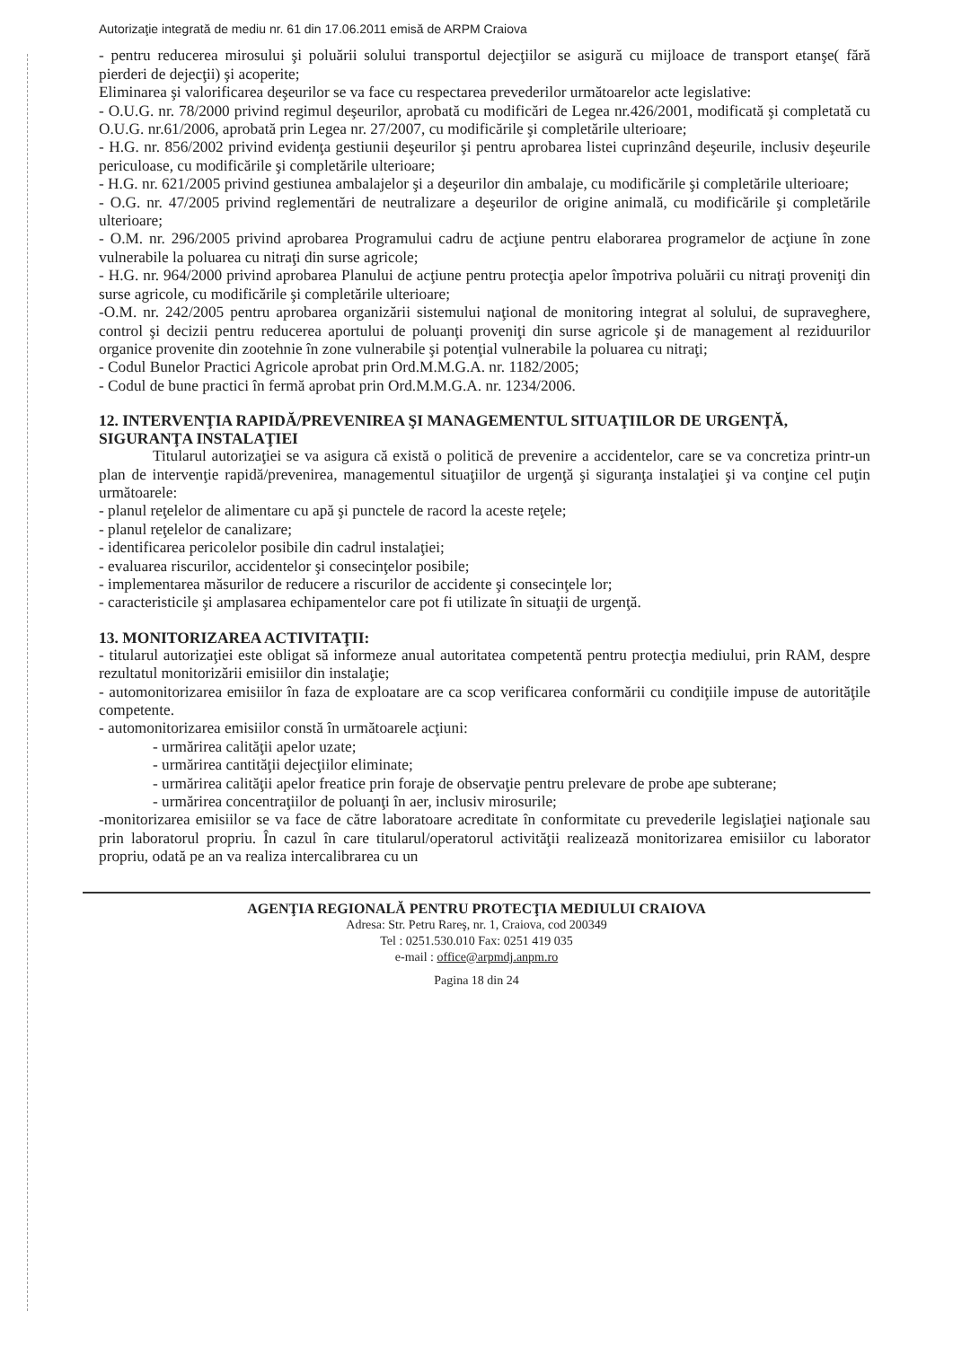Autorizaţie integrată de mediu nr. 61 din 17.06.2011 emisă de ARPM Craiova
- pentru reducerea mirosului şi poluării solului transportul dejecţiilor se asigură cu mijloace de transport etanşe( fără pierderi de dejecţii) şi acoperite;
Eliminarea şi valorificarea deşeurilor se va face cu respectarea prevederilor următoarelor acte legislative:
- O.U.G. nr. 78/2000 privind regimul deşeurilor, aprobată cu modificări de Legea nr.426/2001, modificată şi completată cu O.U.G. nr.61/2006, aprobată prin Legea nr. 27/2007, cu modificările şi completările ulterioare;
- H.G. nr. 856/2002 privind evidenţa gestiunii deşeurilor şi pentru aprobarea listei cuprinzând deşeurile, inclusiv deşeurile periculoase, cu modificările şi completările ulterioare;
- H.G. nr. 621/2005 privind gestiunea ambalajelor şi a deşeurilor din ambalaje, cu modificările şi completările ulterioare;
- O.G. nr. 47/2005 privind reglementări de neutralizare a deşeurilor de origine animală, cu modificările şi completările ulterioare;
- O.M. nr. 296/2005 privind aprobarea Programului cadru de acţiune pentru elaborarea programelor de acţiune în zone vulnerabile la poluarea cu nitraţi din surse agricole;
- H.G. nr. 964/2000 privind aprobarea Planului de acţiune pentru protecţia apelor împotriva poluării cu nitraţi proveniţi din surse agricole, cu modificările şi completările ulterioare;
-O.M. nr. 242/2005 pentru aprobarea organizării sistemului naţional de monitoring integrat al solului, de supraveghere, control şi decizii pentru reducerea aportului de poluanţi proveniţi din surse agricole şi de management al reziduurilor organice provenite din zootehnie în zone vulnerabile şi potenţial vulnerabile la poluarea cu nitraţi;
- Codul Bunelor Practici Agricole aprobat prin Ord.M.M.G.A. nr. 1182/2005;
- Codul de bune practici în fermă aprobat prin Ord.M.M.G.A. nr. 1234/2006.
12. INTERVENŢIA RAPIDĂ/PREVENIREA ŞI MANAGEMENTUL SITUAŢIILOR DE URGENŢĂ, SIGURANŢA INSTALAŢIEI
Titularul autorizaţiei se va asigura că există o politică de prevenire a accidentelor, care se va concretiza printr-un plan de intervenţie rapidă/prevenirea, managementul situaţiilor de urgenţă şi siguranţa instalaţiei şi va conţine cel puţin următoarele:
- planul reţelelor de alimentare cu apă şi punctele de racord la aceste reţele;
- planul reţelelor de canalizare;
- identificarea pericolelor posibile din cadrul instalaţiei;
- evaluarea riscurilor, accidentelor şi consecinţelor posibile;
- implementarea măsurilor de reducere a riscurilor de accidente şi consecinţele lor;
- caracteristicile şi amplasarea echipamentelor care pot fi utilizate în situaţii de urgenţă.
13. MONITORIZAREA ACTIVITAŢII:
- titularul autorizaţiei este obligat să informeze anual autoritatea competentă pentru protecţia mediului, prin RAM, despre rezultatul monitorizării emisiilor din instalaţie;
- automonitorizarea emisiilor în faza de exploatare are ca scop verificarea conformării cu condiţiile impuse de autorităţile competente.
- automonitorizarea emisiilor constă în următoarele acţiuni:
- urmărirea calităţii apelor uzate;
- urmărirea cantităţii dejecţiilor eliminate;
- urmărirea calităţii apelor freatice prin foraje de observaţie pentru prelevare de probe ape subterane;
- urmărirea concentraţiilor de poluanţi în aer, inclusiv mirosurile;
-monitorizarea emisiilor se va face de către laboratoare acreditate în conformitate cu prevederile legislaţiei naţionale sau prin laboratorul propriu. În cazul în care titularul/operatorul activităţii realizează monitorizarea emisiilor cu laborator propriu, odată pe an va realiza intercalibrarea cu un
AGENŢIA REGIONALĂ PENTRU PROTECŢIA MEDIULUI CRAIOVA
Adresa: Str. Petru Rareş, nr. 1, Craiova, cod 200349
Tel : 0251.530.010 Fax: 0251 419 035
e-mail : office@arpmdj.anpm.ro
Pagina 18 din 24